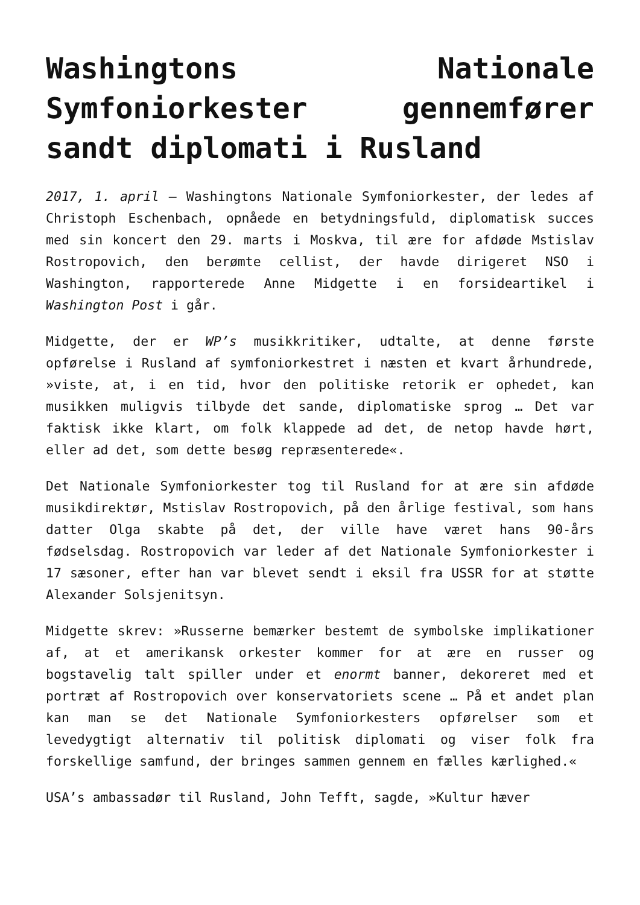Washingtons Nationale Symfoniorkester gennemfører sandt diplomati i Rusland
2017, 1. april – Washingtons Nationale Symfoniorkester, der ledes af Christoph Eschenbach, opnåede en betydningsfuld, diplomatisk succes med sin koncert den 29. marts i Moskva, til ære for afdøde Mstislav Rostropovich, den berømte cellist, der havde dirigeret NSO i Washington, rapporterede Anne Midgette i en forsideartikel i Washington Post i går.
Midgette, der er WP’s musikkritiker, udtalte, at denne første opførelse i Rusland af symfoniorkestret i næsten et kvart århundrede, »viste, at, i en tid, hvor den politiske retorik er ophedet, kan musikken muligvis tilbyde det sande, diplomatiske sprog … Det var faktisk ikke klart, om folk klappede ad det, de netop havde hørt, eller ad det, som dette besøg repræsenterede«.
Det Nationale Symfoniorkester tog til Rusland for at ære sin afdøde musikdirektør, Mstislav Rostropovich, på den årlige festival, som hans datter Olga skabte på det, der ville have været hans 90-års fødselsdag. Rostropovich var leder af det Nationale Symfoniorkester i 17 sæsoner, efter han var blevet sendt i eksil fra USSR for at støtte Alexander Solsjenitsyn.
Midgette skrev: »Russerne bemærker bestemt de symbolske implikationer af, at et amerikansk orkester kommer for at ære en russer og bogstavelig talt spiller under et enormt banner, dekoreret med et portræt af Rostropovich over konservatoriets scene … På et andet plan kan man se det Nationale Symfoniorkesters opførelser som et levedygtigt alternativ til politisk diplomati og viser folk fra forskellige samfund, der bringes sammen gennem en fælles kærlighed.«
USA’s ambassadør til Rusland, John Tefft, sagde, »Kultur hæver